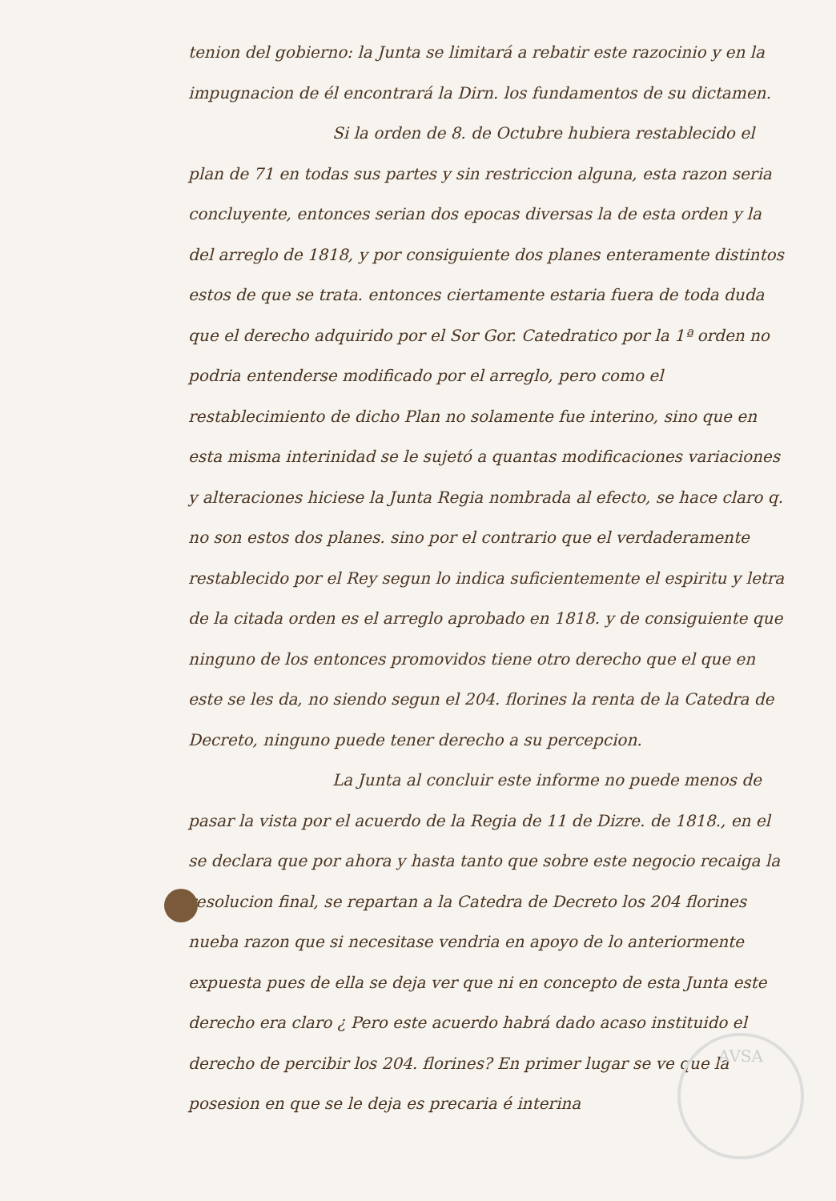AVSA
tenion del gobierno: la Junta se limitará a rebatir este razocinio y en la impugnacion de él encontrará la Dirn. los fundamentos de su dictamen.
Si la orden de 8. de Octubre hubiera restablecido el plan de 71 en todas sus partes y sin restriccion alguna, esta razon seria concluyente, entonces serian dos epocas diversas la de esta orden y la del arreglo de 1818, y por consiguiente dos planes enteramente distintos estos de que se trata. entonces ciertamente estaria fuera de toda duda que el derecho adquirido por el Sor Gor. Catedratico por la 1ª orden no podria entenderse modificado por el arreglo, pero como el restablecimiento de dicho Plan no solamente fue interino, sino que en esta misma interinidad se le sujetó a quantas modificaciones variaciones y alteraciones hiciese la Junta Regia nombrada al efecto, se hace claro q. no son estos dos planes. sino por el contrario que el verdaderamente restablecido por el Rey segun lo indica suficientemente el espiritu y letra de la citada orden es el arreglo aprobado en 1818. y de consiguiente que ninguno de los entonces promovidos tiene otro derecho que el que en este se les da, no siendo segun el 204. florines la renta de la Catedra de Decreto, ninguno puede tener derecho a su percepcion.
La Junta al concluir este informe no puede menos de pasar la vista por el acuerdo de la Regia de 11 de Dizre. de 1818., en el se declara que por ahora y hasta tanto que sobre este negocio recaiga la resolucion final, se repartan a la Catedra de Decreto los 204 florines nueba razon que si necesitase vendria en apoyo de lo anteriormente expuesta pues de ella se deja ver que ni en concepto de esta Junta este derecho era claro ¿ Pero este acuerdo habrá dado acaso instituido el derecho de percibir los 204. florines? En primer lugar se ve que la posesion en que se le deja es precaria é interina